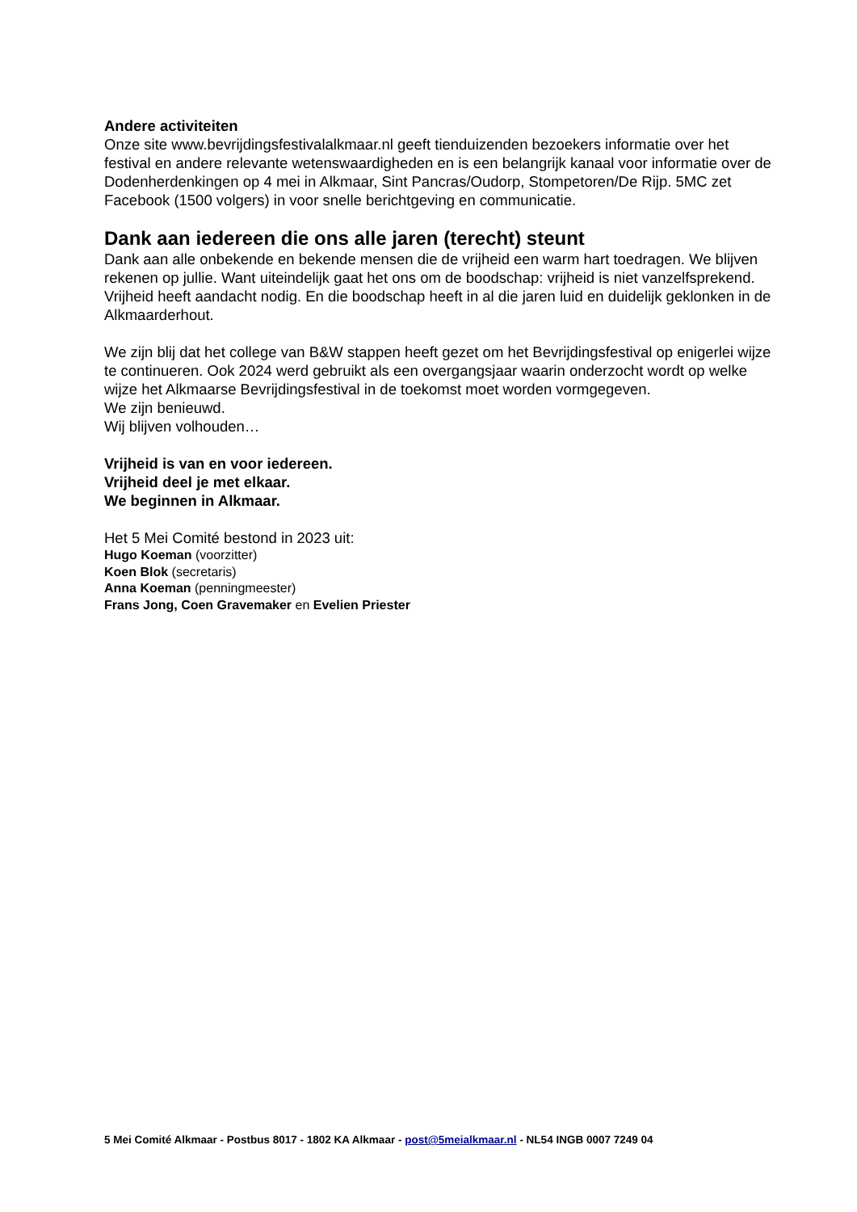Andere activiteiten
Onze site www.bevrijdingsfestivalalkmaar.nl geeft tienduizenden bezoekers informatie over het festival en andere relevante wetenswaardigheden en is een belangrijk kanaal voor informatie over de Dodenherdenkingen op 4 mei in Alkmaar, Sint Pancras/Oudorp, Stompetoren/De Rijp. 5MC zet Facebook (1500 volgers) in voor snelle berichtgeving en communicatie.
Dank aan iedereen die ons alle jaren (terecht) steunt
Dank aan alle onbekende en bekende mensen die de vrijheid een warm hart toedragen. We blijven rekenen op jullie. Want uiteindelijk gaat het ons om de boodschap: vrijheid is niet vanzelfsprekend. Vrijheid heeft aandacht nodig. En die boodschap heeft in al die jaren luid en duidelijk geklonken in de Alkmaarderhout.
We zijn blij dat het college van B&W stappen heeft gezet om het Bevrijdingsfestival op enigerlei wijze te continueren. Ook 2024 werd gebruikt als een overgangsjaar waarin onderzocht wordt op welke wijze het Alkmaarse Bevrijdingsfestival in de toekomst moet worden vormgegeven.
We zijn benieuwd.
Wij blijven volhouden…
Vrijheid is van en voor iedereen.
Vrijheid deel je met elkaar.
We beginnen in Alkmaar.
Het 5 Mei Comité bestond in 2023 uit:
Hugo Koeman (voorzitter)
Koen Blok (secretaris)
Anna Koeman (penningmeester)
Frans Jong, Coen Gravemaker en Evelien Priester
5 Mei Comité Alkmaar - Postbus 8017 - 1802 KA Alkmaar - post@5meialkmaar.nl - NL54 INGB 0007 7249 04